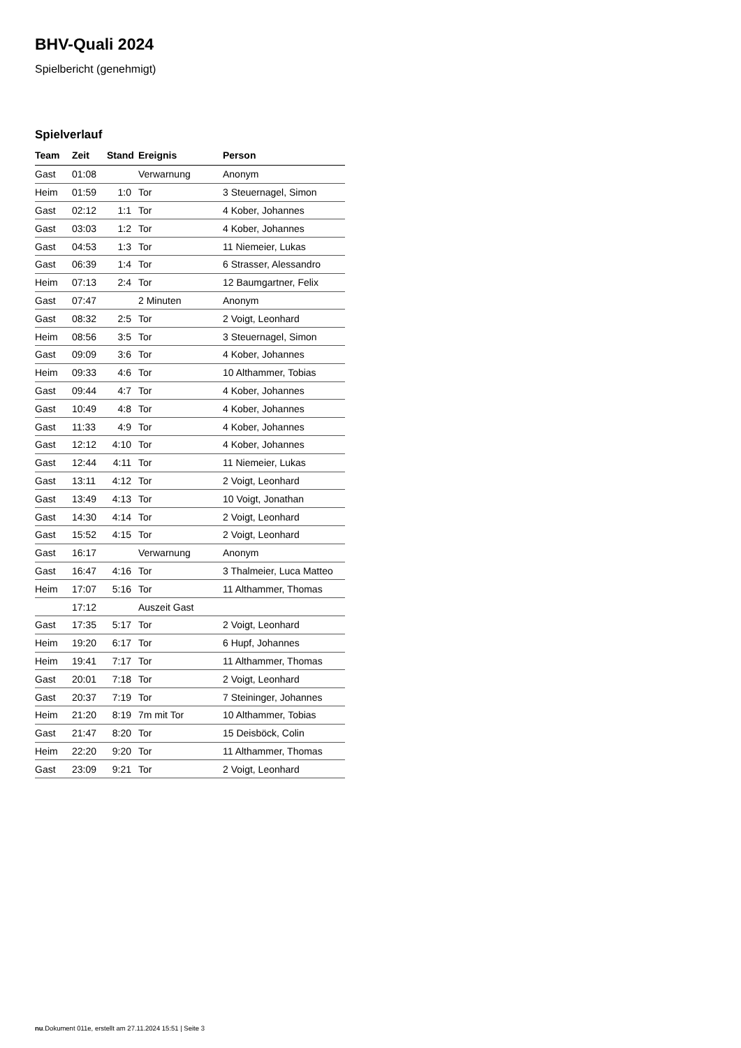BHV-Quali 2024
Spielbericht (genehmigt)
Spielverlauf
| Team | Zeit | Stand | Ereignis | Person |
| --- | --- | --- | --- | --- |
| Gast | 01:08 | | Verwarnung | Anonym |
| Heim | 01:59 | 1:0 | Tor | 3 Steuernagel, Simon |
| Gast | 02:12 | 1:1 | Tor | 4 Kober, Johannes |
| Gast | 03:03 | 1:2 | Tor | 4 Kober, Johannes |
| Gast | 04:53 | 1:3 | Tor | 11 Niemeier, Lukas |
| Gast | 06:39 | 1:4 | Tor | 6 Strasser, Alessandro |
| Heim | 07:13 | 2:4 | Tor | 12 Baumgartner, Felix |
| Gast | 07:47 | | 2 Minuten | Anonym |
| Gast | 08:32 | 2:5 | Tor | 2 Voigt, Leonhard |
| Heim | 08:56 | 3:5 | Tor | 3 Steuernagel, Simon |
| Gast | 09:09 | 3:6 | Tor | 4 Kober, Johannes |
| Heim | 09:33 | 4:6 | Tor | 10 Althammer, Tobias |
| Gast | 09:44 | 4:7 | Tor | 4 Kober, Johannes |
| Gast | 10:49 | 4:8 | Tor | 4 Kober, Johannes |
| Gast | 11:33 | 4:9 | Tor | 4 Kober, Johannes |
| Gast | 12:12 | 4:10 | Tor | 4 Kober, Johannes |
| Gast | 12:44 | 4:11 | Tor | 11 Niemeier, Lukas |
| Gast | 13:11 | 4:12 | Tor | 2 Voigt, Leonhard |
| Gast | 13:49 | 4:13 | Tor | 10 Voigt, Jonathan |
| Gast | 14:30 | 4:14 | Tor | 2 Voigt, Leonhard |
| Gast | 15:52 | 4:15 | Tor | 2 Voigt, Leonhard |
| Gast | 16:17 | | Verwarnung | Anonym |
| Gast | 16:47 | 4:16 | Tor | 3 Thalmeier, Luca Matteo |
| Heim | 17:07 | 5:16 | Tor | 11 Althammer, Thomas |
| | 17:12 | | Auszeit Gast | |
| Gast | 17:35 | 5:17 | Tor | 2 Voigt, Leonhard |
| Heim | 19:20 | 6:17 | Tor | 6 Hupf, Johannes |
| Heim | 19:41 | 7:17 | Tor | 11 Althammer, Thomas |
| Gast | 20:01 | 7:18 | Tor | 2 Voigt, Leonhard |
| Gast | 20:37 | 7:19 | Tor | 7 Steininger, Johannes |
| Heim | 21:20 | 8:19 | 7m mit Tor | 10 Althammer, Tobias |
| Gast | 21:47 | 8:20 | Tor | 15 Deisböck, Colin |
| Heim | 22:20 | 9:20 | Tor | 11 Althammer, Thomas |
| Gast | 23:09 | 9:21 | Tor | 2 Voigt, Leonhard |
nu.Dokument 011e, erstellt am 27.11.2024 15:51 | Seite 3